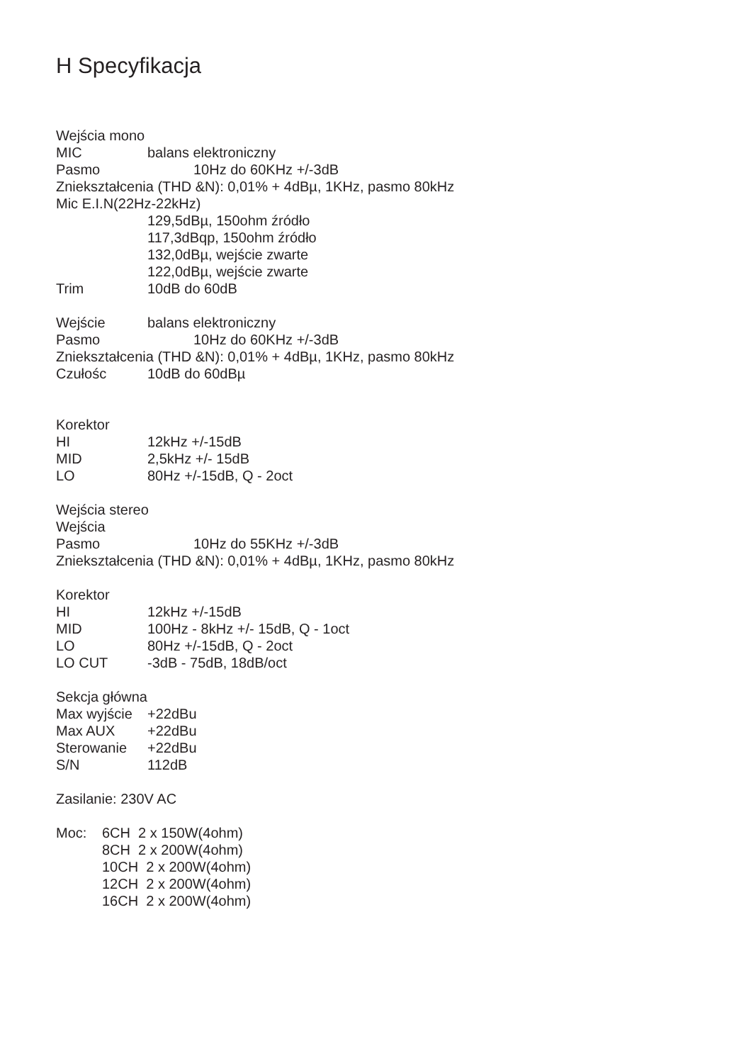H Specyfikacja
Wejścia mono
MIC balans elektroniczny
Pasmo 10Hz do 60KHz +/-3dB
Zniekształcenia (THD &N): 0,01% + 4dBµ, 1KHz, pasmo 80kHz
Mic E.I.N(22Hz-22kHz)
129,5dBµ, 150ohm źródło
117,3dBqp, 150ohm źródło
132,0dBµ, wejście zwarte
122,0dBµ, wejście zwarte
Trim 10dB do 60dB
Wejście balans elektroniczny
Pasmo 10Hz do 60KHz +/-3dB
Zniekształcenia (THD &N): 0,01% + 4dBµ, 1KHz, pasmo 80kHz
Czułośc 10dB do 60dBµ
Korektor
HI 12kHz +/-15dB
MID 2,5kHz +/- 15dB
LO 80Hz +/-15dB, Q - 2oct
Wejścia stereo
Wejścia
Pasmo 10Hz do 55KHz +/-3dB
Zniekształcenia (THD &N): 0,01% + 4dBµ, 1KHz, pasmo 80kHz
Korektor
HI 12kHz +/-15dB
MID 100Hz - 8kHz +/- 15dB, Q - 1oct
LO 80Hz +/-15dB, Q - 2oct
LO CUT -3dB - 75dB, 18dB/oct
Sekcja główna
Max wyjście +22dBu
Max AUX +22dBu
Sterowanie +22dBu
S/N 112dB
Zasilanie: 230V AC
Moc: 6CH 2 x 150W(4ohm)
8CH 2 x 200W(4ohm)
10CH 2 x 200W(4ohm)
12CH 2 x 200W(4ohm)
16CH 2 x 200W(4ohm)